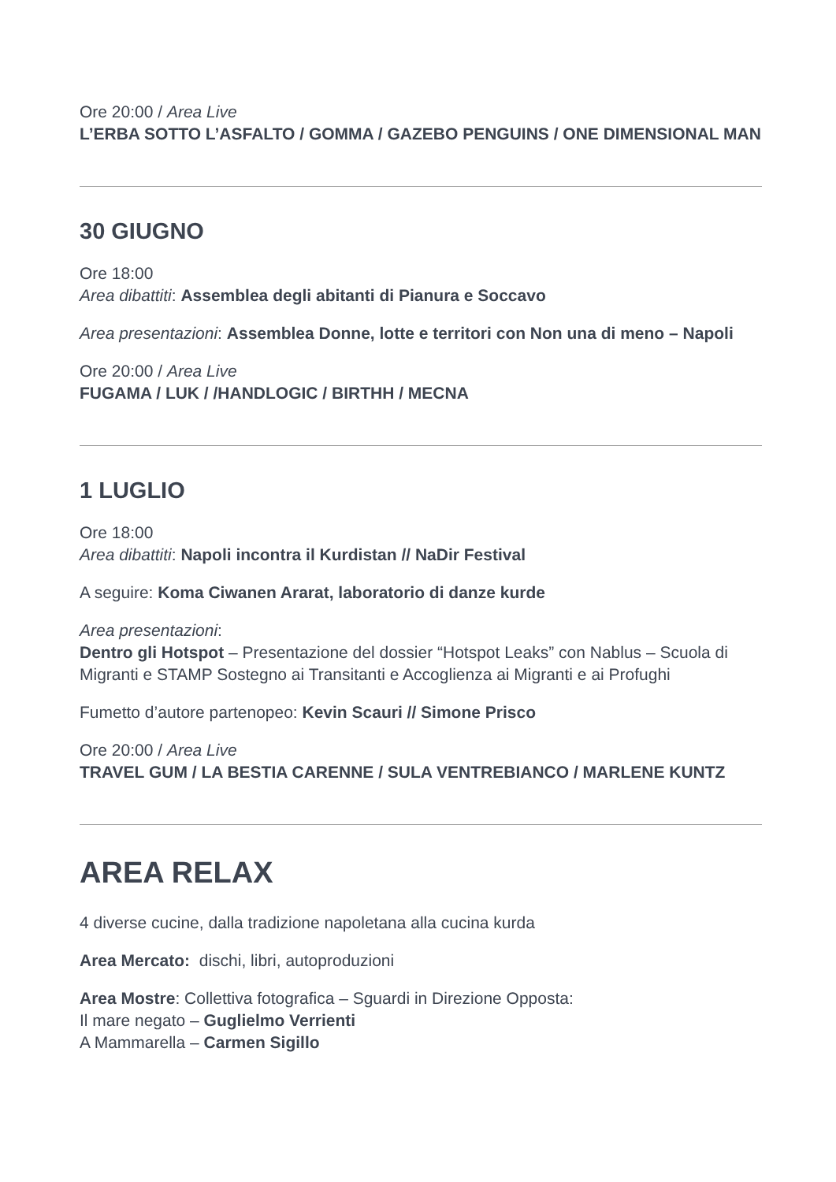Ore 20:00 / Area Live
L’ERBA SOTTO L’ASFALTO / GOMMA / GAZEBO PENGUINS / ONE DIMENSIONAL MAN
30 GIUGNO
Ore 18:00
Area dibattiti: Assemblea degli abitanti di Pianura e Soccavo
Area presentazioni: Assemblea Donne, lotte e territori con Non una di meno – Napoli
Ore 20:00 / Area Live
FUGAMA / LUK / /HANDLOGIC / BIRTHH / MECNA
1 LUGLIO
Ore 18:00
Area dibattiti: Napoli incontra il Kurdistan // NaDir Festival
A seguire: Koma Ciwanen Ararat, laboratorio di danze kurde
Area presentazioni:
Dentro gli Hotspot – Presentazione del dossier “Hotspot Leaks” con Nablus – Scuola di Migranti e STAMP Sostegno ai Transitanti e Accoglienza ai Migranti e ai Profughi
Fumetto d’autore partenopeo: Kevin Scauri // Simone Prisco
Ore 20:00 / Area Live
TRAVEL GUM / LA BESTIA CARENNE / SULA VENTREBIANCO / MARLENE KUNTZ
AREA RELAX
4 diverse cucine, dalla tradizione napoletana alla cucina kurda
Area Mercato: dischi, libri, autoproduzioni
Area Mostre: Collettiva fotografica – Sguardi in Direzione Opposta:
Il mare negato – Guglielmo Verrienti
A Mammarella – Carmen Sigillo